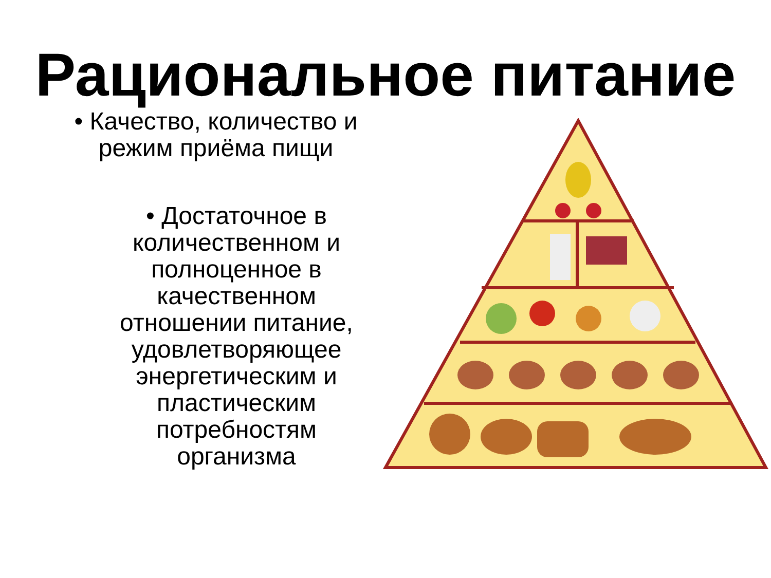Рациональное питание
• Качество, количество и режим приёма пищи
• Достаточное в количественном и полноценное в качественном отношении питание, удовлетворяющее энергетическим и пластическим потребностям организма